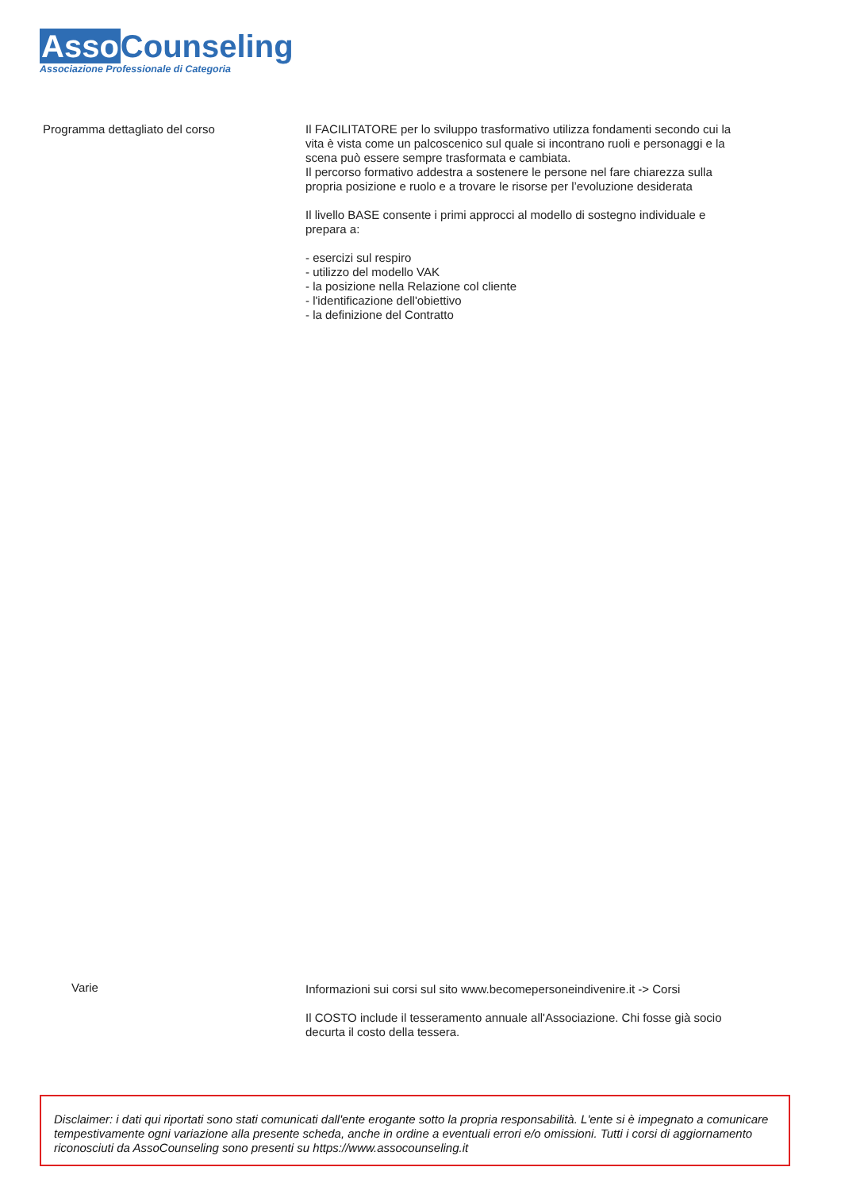Asso Counseling
Associazione Professionale di Categoria
Programma dettagliato del corso Il FACILITATORE per lo sviluppo trasformativo utilizza fondamenti secondo cui la vita è vista come un palcoscenico sul quale si incontrano ruoli e personaggi e la scena può essere sempre trasformata e cambiata.
Il percorso formativo addestra a sostenere le persone nel fare chiarezza sulla propria posizione e ruolo e a trovare le risorse per l’evoluzione desiderata
Il livello BASE consente i primi approcci al modello di sostegno individuale e prepara a:
- esercizi sul respiro
- utilizzo del modello VAK
- la posizione nella Relazione col cliente
- l'identificazione dell'obiettivo
- la definizione del Contratto
Varie Informazioni sui corsi sul sito www.becomepersoneindivenire.it -> Corsi
Il COSTO include il tesseramento annuale all'Associazione. Chi fosse già socio decurta il costo della tessera.
Disclaimer: i dati qui riportati sono stati comunicati dall'ente erogante sotto la propria responsabilità. L'ente si è impegnato a comunicare tempestivamente ogni variazione alla presente scheda, anche in ordine a eventuali errori e/o omissioni. Tutti i corsi di aggiornamento riconosciuti da AssoCounseling sono presenti su https://www.assocounseling.it